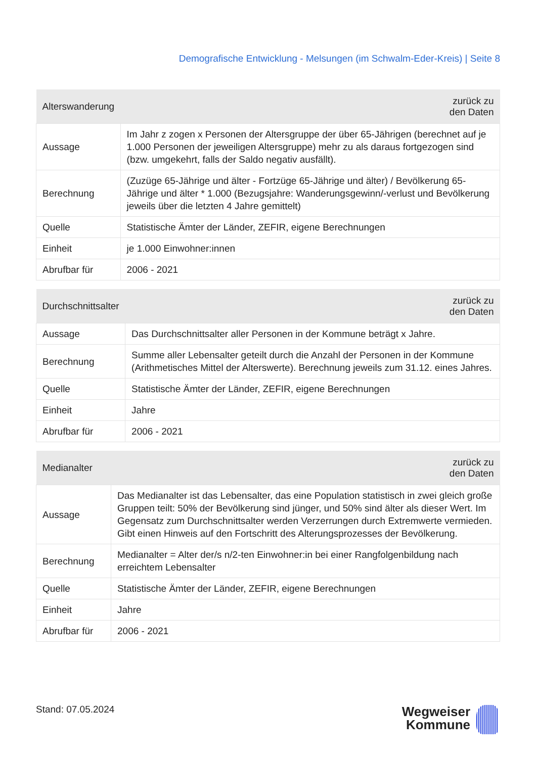Demografische Entwicklung - Melsungen (im Schwalm-Eder-Kreis) | Seite 8
| Alterswanderung | zurück zu den Daten |
| --- | --- |
| Aussage | Im Jahr z zogen x Personen der Altersgruppe der über 65-Jährigen (berechnet auf je 1.000 Personen der jeweiligen Altersgruppe) mehr zu als daraus fortgezogen sind (bzw. umgekehrt, falls der Saldo negativ ausfällt). |
| Berechnung | (Zuzüge 65-Jährige und älter - Fortzüge 65-Jährige und älter) / Bevölkerung 65-Jährige und älter * 1.000 (Bezugsjahre: Wanderungsgewinn/-verlust und Bevölkerung jeweils über die letzten 4 Jahre gemittelt) |
| Quelle | Statistische Ämter der Länder, ZEFIR, eigene Berechnungen |
| Einheit | je 1.000 Einwohner:innen |
| Abrufbar für | 2006 - 2021 |
| Durchschnittsalter | zurück zu den Daten |
| --- | --- |
| Aussage | Das Durchschnittsalter aller Personen in der Kommune beträgt x Jahre. |
| Berechnung | Summe aller Lebensalter geteilt durch die Anzahl der Personen in der Kommune (Arithmetisches Mittel der Alterswerte). Berechnung jeweils zum 31.12. eines Jahres. |
| Quelle | Statistische Ämter der Länder, ZEFIR, eigene Berechnungen |
| Einheit | Jahre |
| Abrufbar für | 2006 - 2021 |
| Medianalter | zurück zu den Daten |
| --- | --- |
| Aussage | Das Medianalter ist das Lebensalter, das eine Population statistisch in zwei gleich große Gruppen teilt: 50% der Bevölkerung sind jünger, und 50% sind älter als dieser Wert. Im Gegensatz zum Durchschnittsalter werden Verzerrungen durch Extremwerte vermieden. Gibt einen Hinweis auf den Fortschritt des Alterungsprozesses der Bevölkerung. |
| Berechnung | Medianalter = Alter der/s n/2-ten Einwohner:in bei einer Rangfolgenbildung nach erreichtem Lebensalter |
| Quelle | Statistische Ämter der Länder, ZEFIR, eigene Berechnungen |
| Einheit | Jahre |
| Abrufbar für | 2006 - 2021 |
Stand: 07.05.2024
Wegweiser
Kommune